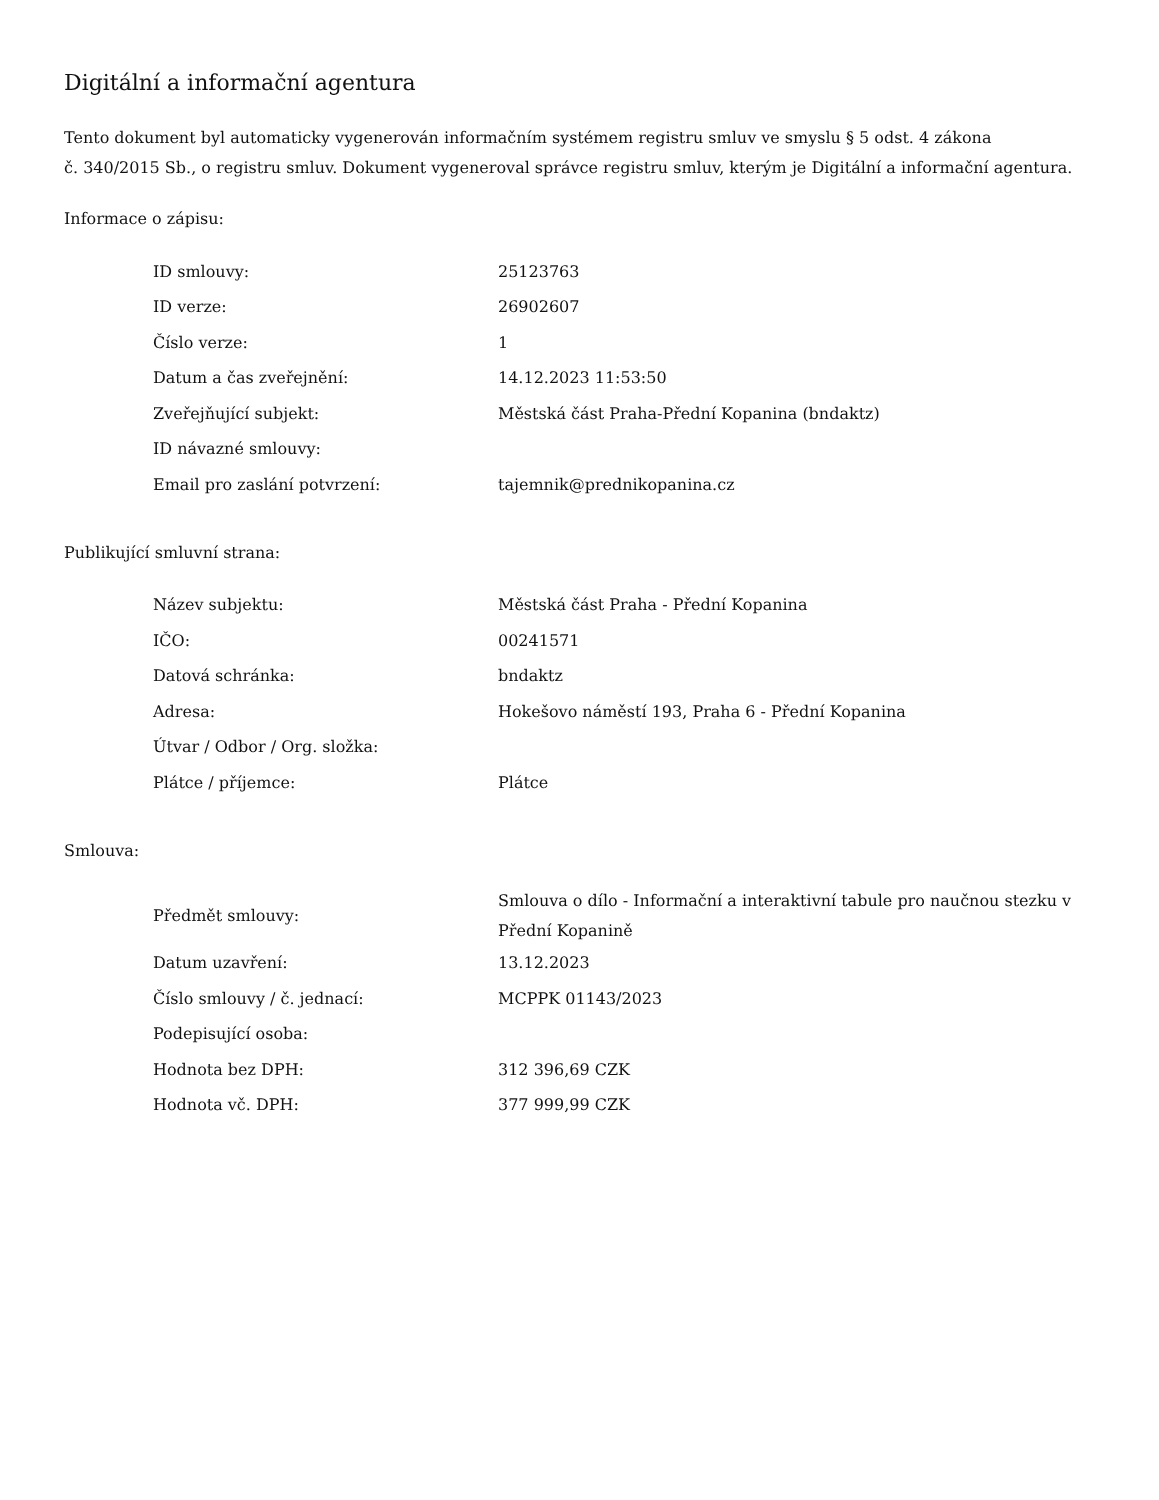Digitální a informační agentura
Tento dokument byl automaticky vygenerován informačním systémem registru smluv ve smyslu § 5 odst. 4 zákona
č. 340/2015 Sb., o registru smluv. Dokument vygeneroval správce registru smluv, kterým je Digitální a informační agentura.
Informace o zápisu:
| ID smlouvy: | 25123763 |
| ID verze: | 26902607 |
| Číslo verze: | 1 |
| Datum a čas zveřejnění: | 14.12.2023 11:53:50 |
| Zveřejňující subjekt: | Městská část Praha-Přední Kopanina (bndaktz) |
| ID návazné smlouvy: | |
| Email pro zaslání potvrzení: | tajemnik@prednikopanina.cz |
Publikující smluvní strana:
| Název subjektu: | Městská část Praha - Přední Kopanina |
| IČO: | 00241571 |
| Datová schránka: | bndaktz |
| Adresa: | Hokešovo náměstí 193, Praha 6 - Přední Kopanina |
| Útvar / Odbor / Org. složka: | |
| Plátce / příjemce: | Plátce |
Smlouva:
| Předmět smlouvy: | Smlouva o dílo - Informační a interaktivní tabule pro naučnou stezku v Přední Kopanině |
| Datum uzavření: | 13.12.2023 |
| Číslo smlouvy / č. jednací: | MCPPK 01143/2023 |
| Podepisující osoba: | |
| Hodnota bez DPH: | 312 396,69 CZK |
| Hodnota vč. DPH: | 377 999,99 CZK |